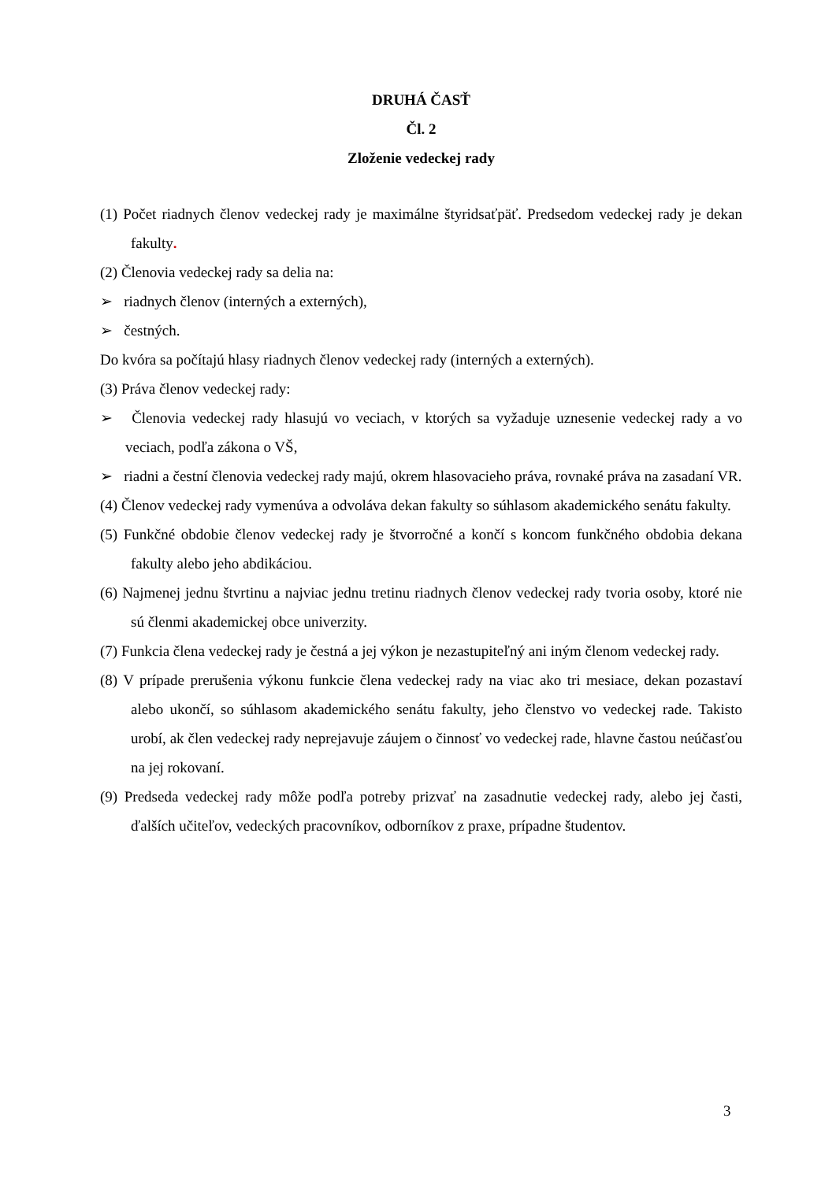DRUHÁ ČASŤ
Čl. 2
Zloženie vedeckej rady
(1) Počet riadnych členov vedeckej rady je maximálne štyridsaťpäť. Predsedom vedeckej rady je dekan fakulty.
(2) Členovia vedeckej rady sa delia na:
➢ riadnych členov (interných a externých),
➢ čestných.
Do kvóra sa počítajú hlasy riadnych členov vedeckej rady (interných a externých).
(3) Práva členov vedeckej rady:
➢ Členovia vedeckej rady hlasujú vo veciach, v ktorých sa vyžaduje uznesenie vedeckej rady a vo veciach, podľa zákona o VŠ,
➢ riadni a čestní členovia vedeckej rady majú, okrem hlasovacieho práva, rovnaké práva na zasadaní VR.
(4) Členov vedeckej rady vymenúva a odvoláva dekan fakulty so súhlasom akademického senátu fakulty.
(5) Funkčné obdobie členov vedeckej rady je štvorročné a končí s koncom funkčného obdobia dekana fakulty alebo jeho abdikáciou.
(6) Najmenej jednu štvrtinu a najviac jednu tretinu riadnych členov vedeckej rady tvoria osoby, ktoré nie sú členmi akademickej obce univerzity.
(7) Funkcia člena vedeckej rady je čestná a jej výkon je nezastupiteľný ani iným členom vedeckej rady.
(8) V prípade prerušenia výkonu funkcie člena vedeckej rady na viac ako tri mesiace, dekan pozastaví alebo ukončí, so súhlasom akademického senátu fakulty, jeho členstvo vo vedeckej rade. Takisto urobí, ak člen vedeckej rady neprejavuje záujem o činnosť vo vedeckej rade, hlavne častou neúčasťou na jej rokovaní.
(9) Predseda vedeckej rady môže podľa potreby prizvať na zasadnutie vedeckej rady, alebo jej časti, ďalších učiteľov, vedeckých pracovníkov, odborníkov z praxe, prípadne študentov.
3